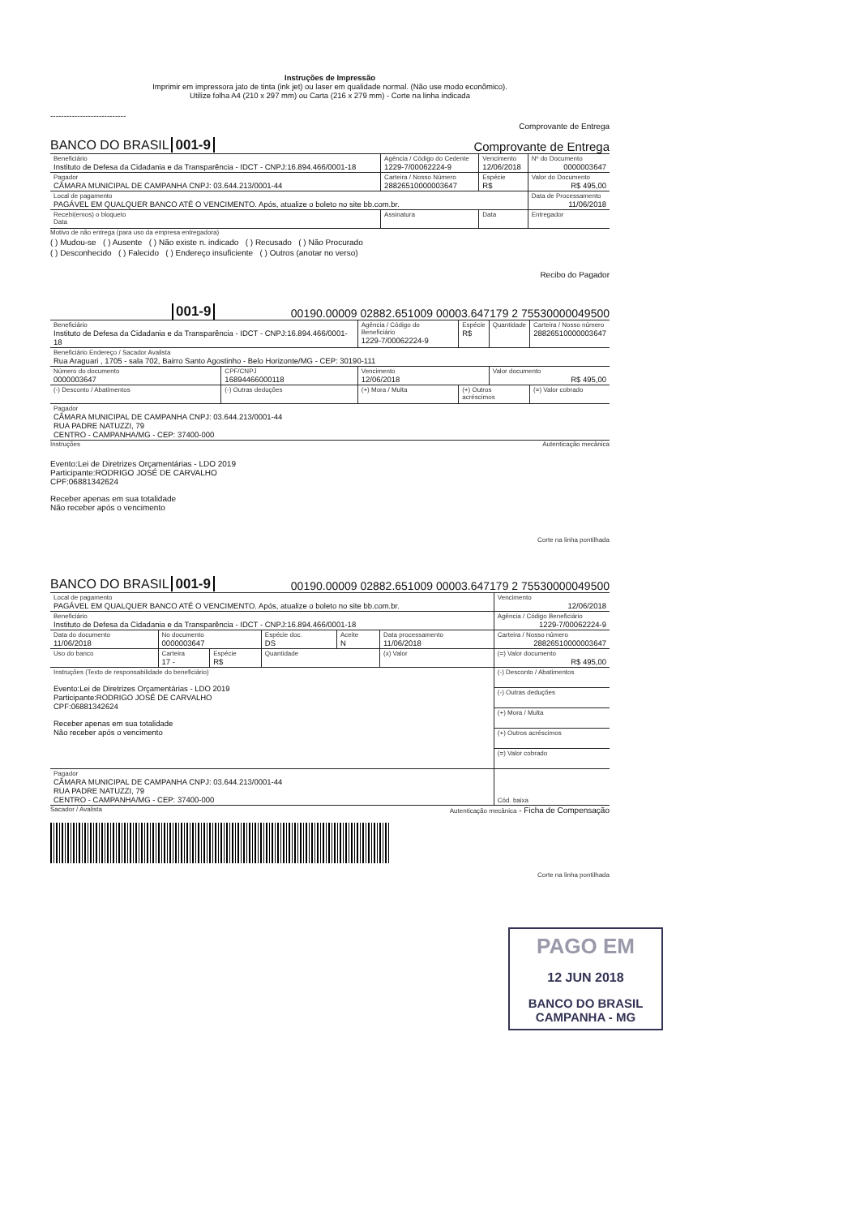Instruções de Impressão
Imprimir em impressora jato de tinta (ink jet) ou laser em qualidade normal. (Não use modo econômico).
Utilize folha A4 (210 x 297 mm) ou Carta (216 x 279 mm) - Corte na linha indicada
----------------------------
Comprovante de Entrega
BANCO DO BRASIL 001-9 Comprovante de Entrega
| Beneficiário Instituto de Defesa da Cidadania e da Transparência - IDCT - CNPJ:16.894.466/0001-18 | Agência / Código do Cedente 1229-7/00062224-9 | Vencimento 12/06/2018 | Nº do Documento 0000003647 |
| Pagador CÂMARA MUNICIPAL DE CAMPANHA CNPJ: 03.644.213/0001-44 | Carteira / Nosso Número 28826510000003647 | Espécie R$ | Valor do Documento R$ 495,00 |
| Local de pagamento PAGÁVEL EM QUALQUER BANCO ATÉ O VENCIMENTO. Após, atualize o boleto no site bb.com.br. | | | Data de Processamento 11/06/2018 |
| Recebi(emos) o bloqueto Data | Assinatura | Data | Entregador |
Motivo de não entrega (para uso da empresa entregadora)
( ) Mudou-se ( ) Ausente ( ) Não existe n. indicado ( ) Recusado ( ) Não Procurado
( ) Desconhecido ( ) Falecido ( ) Endereço insuficiente ( ) Outros (anotar no verso)
Recibo do Pagador
001-9 00190.00009 02882.651009 00003.647179 2 75530000049500
| Beneficiário Instituto de Defesa da Cidadania e da Transparência - IDCT - CNPJ:16.894.466/0001-18 | | Agência / Código do Beneficiário 1229-7/00062224-9 | Espécie R$ | Quantidade | Carteira / Nosso número 28826510000003647 |
| Beneficiário Endereço / Sacador Avalista Rua Araguari , 1705 - sala 702, Bairro Santo Agostinho - Belo Horizonte/MG - CEP: 30190-111 | | | | | |
| Número do documento 0000003647 | CPF/CNPJ 16894466000118 | Vencimento 12/06/2018 | | Valor documento R$ 495,00 | |
| (-) Desconto / Abatimentos | (-) Outras deduções | (+) Mora / Multa | (+) Outros acréscimos | | (=) Valor cobrado |
| Pagador CÂMARA MUNICIPAL DE CAMPANHA CNPJ: 03.644.213/0001-44 RUA PADRE NATUZZI, 79 CENTRO - CAMPANHA/MG - CEP: 37400-000 | | | | | |
Instruções Autenticação mecânica
Evento:Lei de Diretrizes Orçamentárias - LDO 2019
Participante:RODRIGO JOSÉ DE CARVALHO
CPF:06881342624
Receber apenas em sua totalidade
Não receber após o vencimento
Corte na linha pontilhada
BANCO DO BRASIL 001-9 00190.00009 02882.651009 00003.647179 2 75530000049500
| Local de pagamento PAGÁVEL EM QUALQUER BANCO ATÉ O VENCIMENTO. Após, atualize o boleto no site bb.com.br. | | | | | | Vencimento 12/06/2018 |
| Beneficiário Instituto de Defesa da Cidadania e da Transparência - IDCT - CNPJ:16.894.466/0001-18 | | | | | | Agência / Código Beneficiário 1229-7/00062224-9 |
| Data do documento 11/06/2018 | No documento 0000003647 | | Espécie doc. DS | Aceite N | Data processamento 11/06/2018 | Carteira / Nosso número 28826510000003647 |
| Uso do banco | Carteira 17 - | Espécie R$ | Quantidade | | (x) Valor | (=) Valor documento R$ 495,00 |
| Instruções (Texto de responsabilidade do beneficiário) Evento:Lei de Diretrizes Orçamentárias - LDO 2019 Participante:RODRIGO JOSÉ DE CARVALHO CPF:06881342624 Receber apenas em sua totalidade Não receber após o vencimento | | | | | | (-) Desconto / Abatimentos |
| | | | | | | (-) Outras deduções |
| | | | | | | (+) Mora / Multa |
| | | | | | | (+) Outros acréscimos |
| | | | | | | (=) Valor cobrado |
| Pagador CÂMARA MUNICIPAL DE CAMPANHA CNPJ: 03.644.213/0001-44 RUA PADRE NATUZZI, 79 CENTRO - CAMPANHA/MG - CEP: 37400-000 | | | | | | Cód. baixa |
Sacador / Avalista Autenticação mecânica - Ficha de Compensação
Corte na linha pontilhada
PAGO EM
12 JUN 2018
BANCO DO BRASIL
CAMPANHA - MG